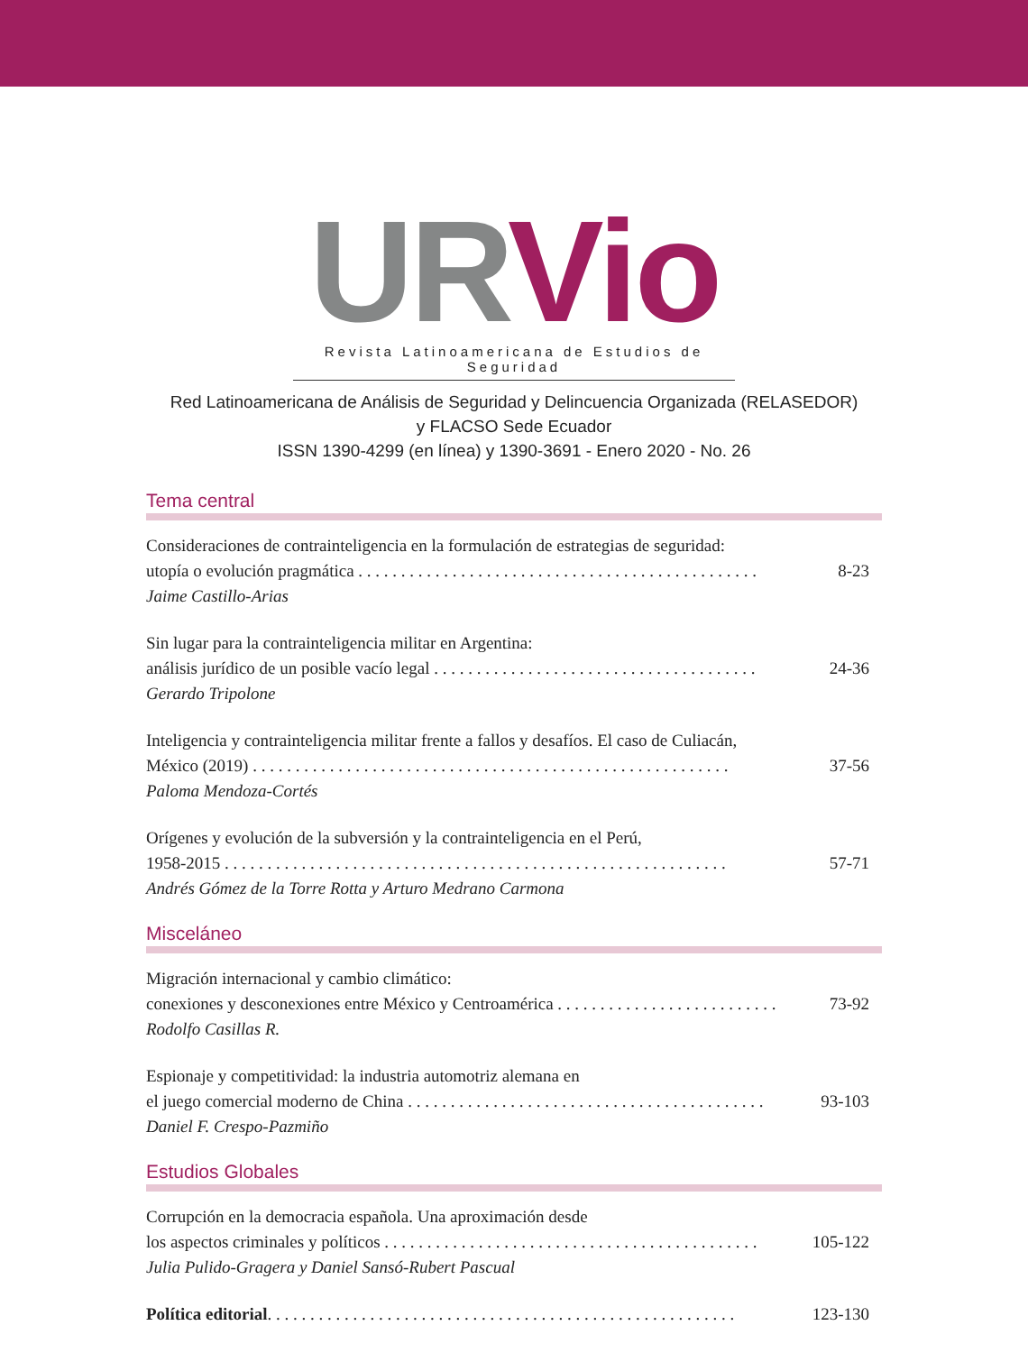UR Vio
Revista Latinoamericana de Estudios de Seguridad
Red Latinoamericana de Análisis de Seguridad y Delincuencia Organizada (RELASEDOR)
y FLACSO Sede Ecuador
ISSN 1390-4299 (en línea) y 1390-3691 - Enero 2020 - No. 26
Tema central
Consideraciones de contrainteligencia en la formulación de estrategias de seguridad:
utopía o evolución pragmática . . . . . . . . . . . . . . . . . . . . . . . . . . . . . . . . . . . . . . . . . . . . . . . 8-23
Jaime Castillo-Arias
Sin lugar para la contrainteligencia militar en Argentina:
análisis jurídico de un posible vacío legal . . . . . . . . . . . . . . . . . . . . . . . . . . . . . . . . . . . . . . 24-36
Gerardo Tripolone
Inteligencia y contrainteligencia militar frente a fallos y desafíos. El caso de Culiacán,
México (2019) . . . . . . . . . . . . . . . . . . . . . . . . . . . . . . . . . . . . . . . . . . . . . . . . . . . . . . . . 37-56
Paloma Mendoza-Cortés
Orígenes y evolución de la subversión y la contrainteligencia en el Perú,
1958-2015 . . . . . . . . . . . . . . . . . . . . . . . . . . . . . . . . . . . . . . . . . . . . . . . . . . . . . . . . . . . 57-71
Andrés Gómez de la Torre Rotta y Arturo Medrano Carmona
Misceláneo
Migración internacional y cambio climático:
conexiones y desconexiones entre México y Centroamérica . . . . . . . . . . . . . . . . . . . . . . . . . . 73-92
Rodolfo Casillas R.
Espionaje y competitividad: la industria automotriz alemana en
el juego comercial moderno de China . . . . . . . . . . . . . . . . . . . . . . . . . . . . . . . . . . . . . . . . . . 93-103
Daniel F. Crespo-Pazmiño
Estudios Globales
Corrupción en la democracia española. Una aproximación desde
los aspectos criminales y políticos . . . . . . . . . . . . . . . . . . . . . . . . . . . . . . . . . . . . . . . . . . . . 105-122
Julia Pulido-Gragera y Daniel Sansó-Rubert Pascual
Política editorial. . . . . . . . . . . . . . . . . . . . . . . . . . . . . . . . . . . . . . . . . . . . . . . . . . . . . . . 123-130